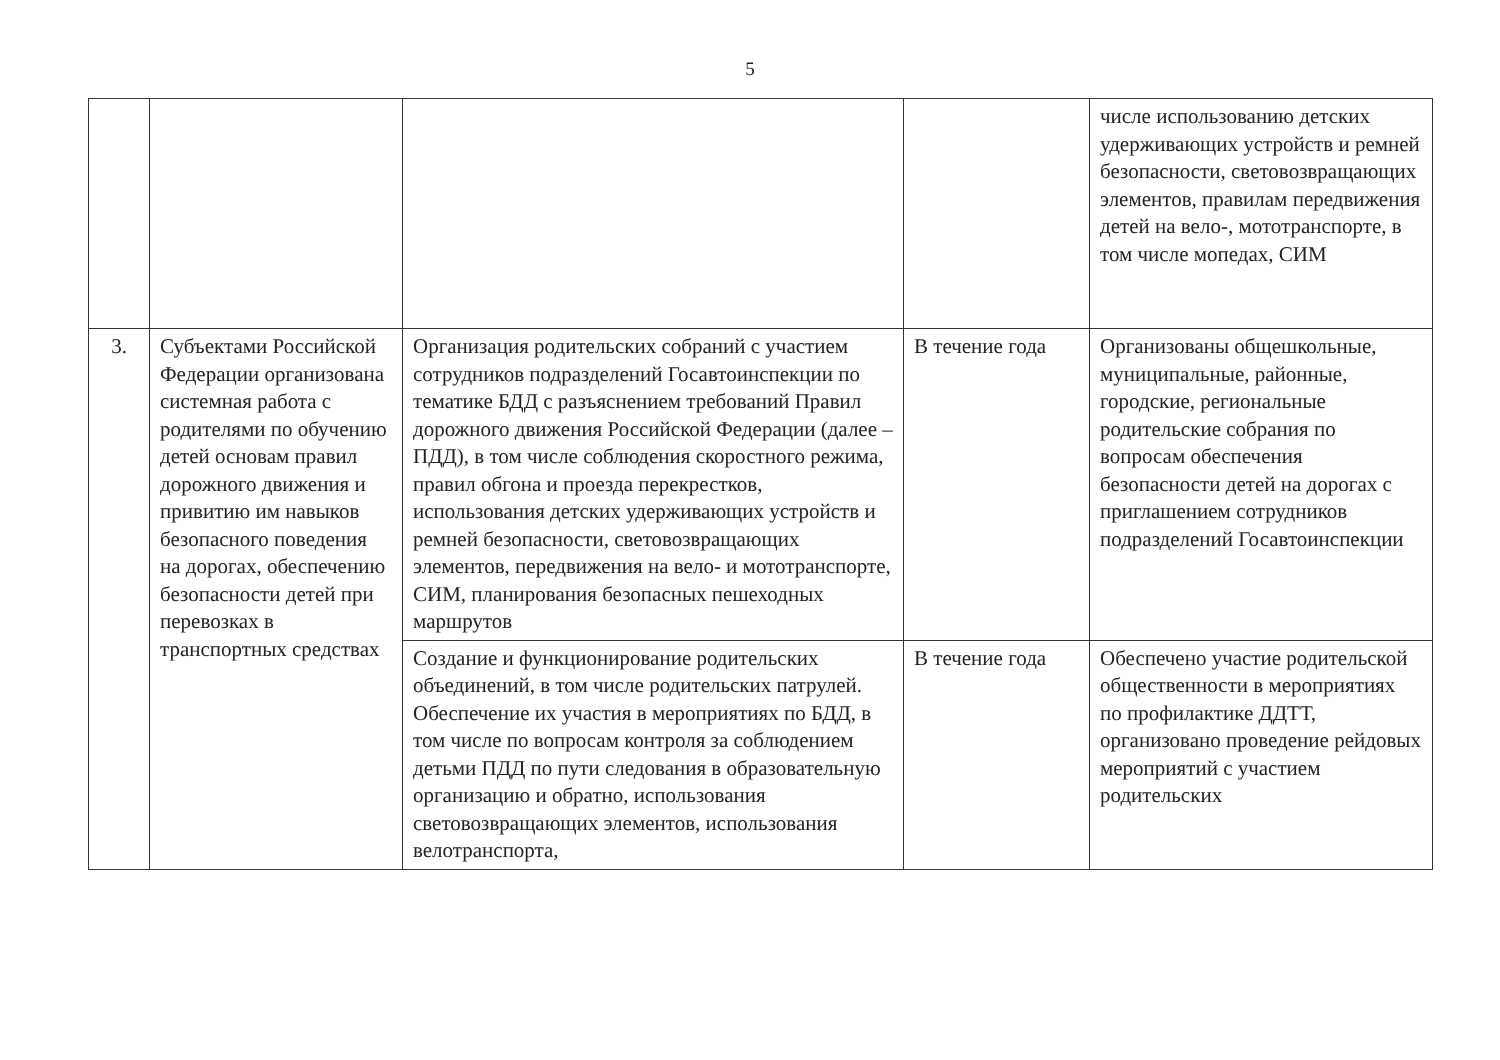5
| | | | | числе использованию детских удерживающих устройств и ремней безопасности, световозвращающих элементов, правилам передвижения детей на вело-, мототранспорте, в том числе мопедах, СИМ |
| 3. | Субъектами Российской Федерации организована системная работа с родителями по обучению детей основам правил дорожного движения и привитию им навыков безопасного поведения на дорогах, обеспечению безопасности детей при перевозках в транспортных средствах | Организация родительских собраний с участием сотрудников подразделений Госавтоинспекции по тематике БДД с разъяснением требований Правил дорожного движения Российской Федерации (далее – ПДД), в том числе соблюдения скоростного режима, правил обгона и проезда перекрестков, использования детских удерживающих устройств и ремней безопасности, световозвращающих элементов, передвижения на вело- и мототранспорте, СИМ, планирования безопасных пешеходных маршрутов | В течение года | Организованы общешкольные, муниципальные, районные, городские, региональные родительские собрания по вопросам обеспечения безопасности детей на дорогах с приглашением сотрудников подразделений Госавтоинспекции |
| | | Создание и функционирование родительских объединений, в том числе родительских патрулей. Обеспечение их участия в мероприятиях по БДД, в том числе по вопросам контроля за соблюдением детьми ПДД по пути следования в образовательную организацию и обратно, использования световозвращающих элементов, использования велотранспорта, | В течение года | Обеспечено участие родительской общественности в мероприятиях по профилактике ДДТТ, организовано проведение рейдовых мероприятий с участием родительских |